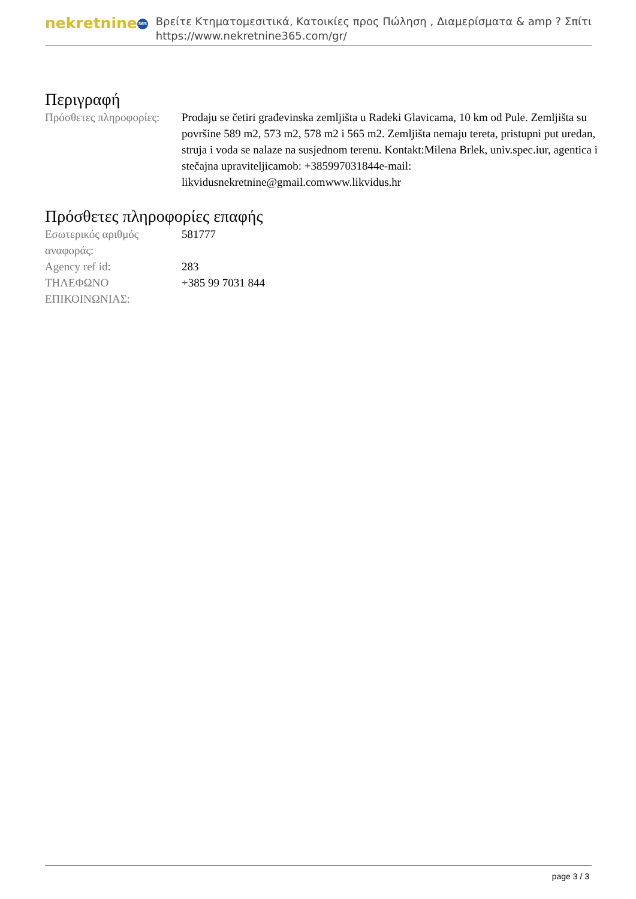nekretnine 365
Βρείτε Κτηματομεσιτικά, Κατοικίες προς Πώληση , Διαμερίσματα & amp ? Σπίτι
https://www.nekretnine365.com/gr/
Περιγραφή
| Πρόσθετες πληροφορίες: | Prodaju se četiri građevinska zemljišta u Radeki Glavicama, 10 km od Pule. Zemljišta su površine 589 m2, 573 m2, 578 m2 i 565 m2. Zemljišta nemaju tereta, pristupni put uredan, struja i voda se nalaze na susjednom terenu. Kontakt:Milena Brlek, univ.spec.iur, agentica i stečajna upraviteljicamob: +385997031844e-mail: likvidusnekretnine@gmail.comwww.likvidus.hr |
Πρόσθετες πληροφορίες επαφής
| Εσωτερικός αριθμός αναφοράς: | 581777 |
| Agency ref id: | 283 |
| ΤΗΛΕΦΩΝΟ ΕΠΙΚΟΙΝΩΝΙΑΣ: | +385 99 7031 844 |
page 3 / 3